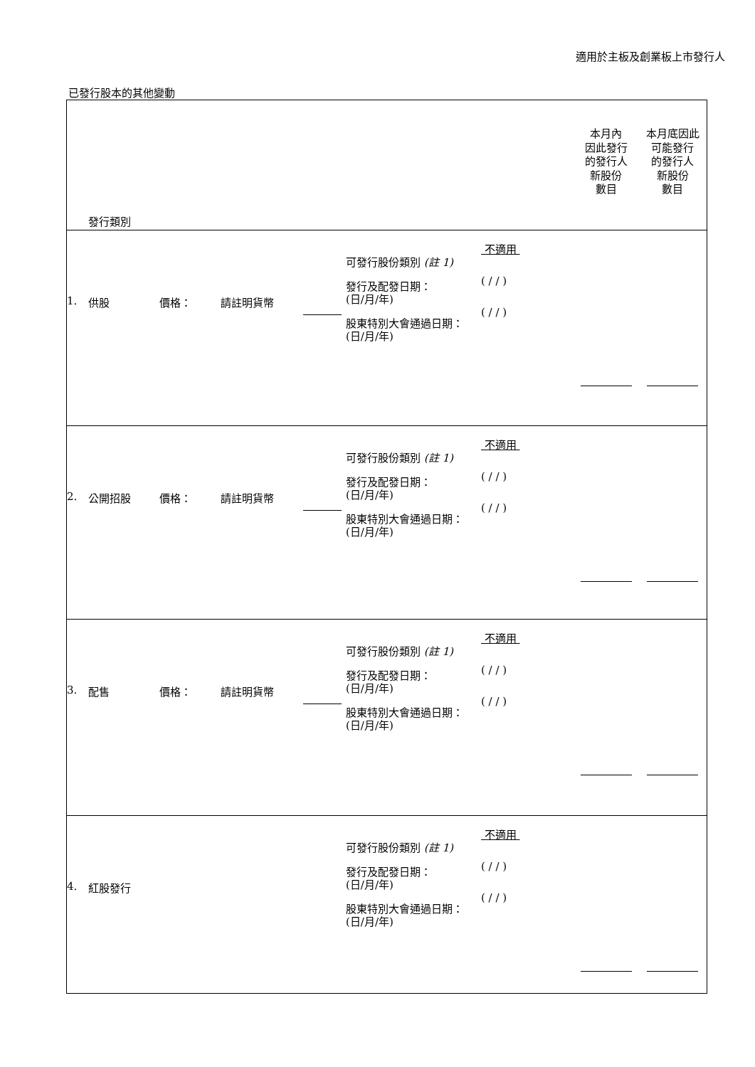適用於主板及創業板上市發行人
已發行股本的其他變動
| 發行類別 | | | | | | | 本月內 因此發行 的發行人 新股份 數目 | 本月底因此 可能發行 的發行人 新股份 數目 |
| --- | --- | --- | --- | --- | --- | --- | --- | --- |
| 1. | 供股 | 價格： | 請註明貨幣 | | 可發行股份類別 (註 1) 發行及配發日期： (日/月/年) 股東特別大會通過日期： (日/月/年) | 不適用 ( / / ) ( / / ) | | |
| 2. | 公開招股 | 價格： | 請註明貨幣 | | 可發行股份類別 (註 1) 發行及配發日期： (日/月/年) 股東特別大會通過日期： (日/月/年) | 不適用 ( / / ) ( / / ) | | |
| 3. | 配售 | 價格： | 請註明貨幣 | | 可發行股份類別 (註 1) 發行及配發日期： (日/月/年) 股東特別大會通過日期： (日/月/年) | 不適用 ( / / ) ( / / ) | | |
| 4. | 紅股發行 | | | | 可發行股份類別 (註 1) 發行及配發日期： (日/月/年) 股東特別大會通過日期： (日/月/年) | 不適用 ( / / ) ( / / ) | | |